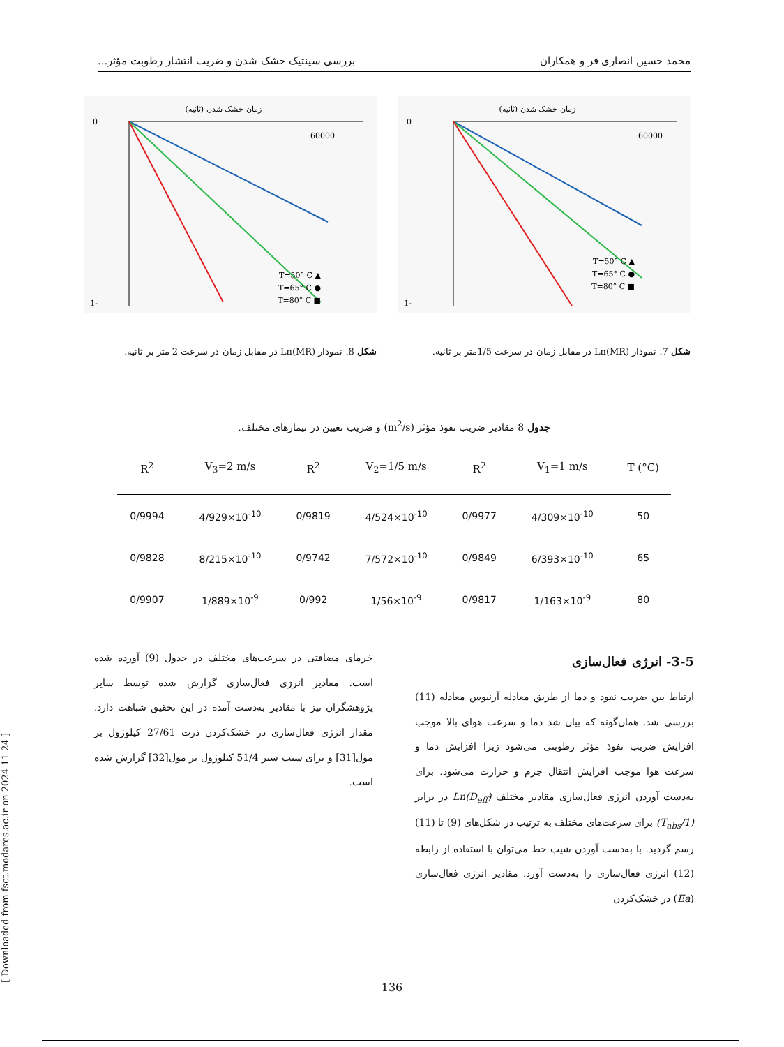محمد حسین انصاری فر و همکاران بررسی سینتیک خشک شدن و ضریب انتشار رطوبت مؤثر...
زمان خشک شدن (ثانیه)
▲ T=50° C
● T=65° C
■ T=80° C
0
-1
60000
شکل 7. نمودار Ln(MR) در مقابل زمان در سرعت 1/5متر بر ثانیه.
زمان خشک شدن (ثانیه)
▲ T=50° C
● T=65° C
■ T=80° C
0
-1
60000
شکل 8. نمودار Ln(MR) در مقابل زمان در سرعت 2 متر بر ثانیه.
جدول 8 مقادیر ضریب نفوذ مؤثر (m<sup>2</sup>/s) و ضریب تعیین در تیمارهای مختلف.
| R<sup>2</sup> | V<sub>3</sub>=2 m/s | R<sup>2</sup> | V<sub>2</sub>=1/5 m/s | R<sup>2</sup> | V<sub>1</sub>=1 m/s | T (°C) |
| --- | --- | --- | --- | --- | --- | --- |
| 0/9994 | 4/929×10<sup>-10</sup> | 0/9819 | 4/524×10<sup>-10</sup> | 0/9977 | 4/309×10<sup>-10</sup> | 50 |
| 0/9828 | 8/215×10<sup>-10</sup> | 0/9742 | 7/572×10<sup>-10</sup> | 0/9849 | 6/393×10<sup>-10</sup> | 65 |
| 0/9907 | 1/889×10<sup>-9</sup> | 0/992 | 1/56×10<sup>-9</sup> | 0/9817 | 1/163×10<sup>-9</sup> | 80 |
3-5- انرژی فعال‌سازی
ارتباط بین ضریب نفوذ و دما از طریق معادله آرنیوس معادله (11) بررسی شد. همان‌گونه که بیان شد دما و سرعت هوای بالا موجب افزایش ضریب نفوذ مؤثر رطوبتی می‌شود زیرا افزایش دما و سرعت هوا موجب افزایش انتقال جرم و حرارت می‌شود. برای به‌دست آوردن انرژی فعال‌سازی مقادیر مختلف Ln(D<sub>eff</sub>) در برابر (1/T<sub>abs</sub>) برای سرعت‌های مختلف به ترتیب در شکل‌های (9) تا (11) رسم گردید. با به‌دست آوردن شیب خط می‌توان با استفاده از رابطه (12) انرژی فعال‌سازی را به‌دست آورد. مقادیر انرژی فعال‌سازی (Ea) در خشک‌کردن
خرمای مضافتی در سرعت‌های مختلف در جدول (9) آورده شده است. مقادیر انرژی فعال‌سازی گزارش شده توسط سایر پژوهشگران نیز با مقادیر به‌دست آمده در این تحقیق شباهت دارد. مقدار انرژی فعال‌سازی در خشک‌کردن ذرت 27/61 کیلوژول بر مول[31] و برای سیب سبز 51/4 کیلوژول بر مول[32] گزارش شده است.
136
[ Downloaded from fsct.modares.ac.ir on 2024-11-24 ]